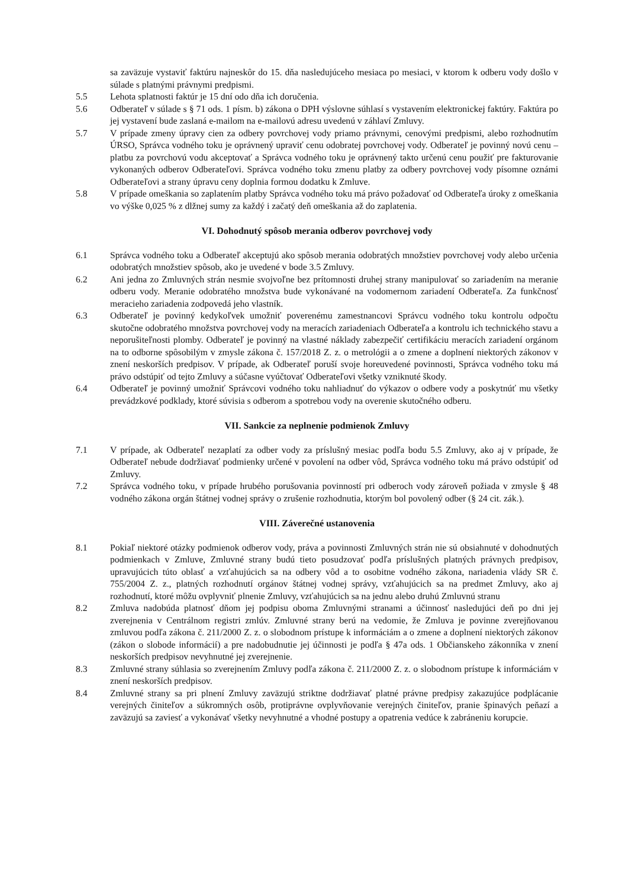sa zaväzuje vystaviť faktúru najneskôr do 15. dňa nasledujúceho mesiaca po mesiaci, v ktorom k odberu vody došlo v súlade s platnými právnymi predpismi.
5.5 Lehota splatnosti faktúr je 15 dní odo dňa ich doručenia.
5.6 Odberateľ v súlade s § 71 ods. 1 písm. b) zákona o DPH výslovne súhlasí s vystavením elektronickej faktúry. Faktúra po jej vystavení bude zaslaná e-mailom na e-mailovú adresu uvedenú v záhlaví Zmluvy.
5.7 V prípade zmeny úpravy cien za odbery povrchovej vody priamo právnymi, cenovými predpismi, alebo rozhodnutím ÚRSO, Správca vodného toku je oprávnený upraviť cenu odobratej povrchovej vody. Odberateľ je povinný novú cenu – platbu za povrchovú vodu akceptovať a Správca vodného toku je oprávnený takto určenú cenu použiť pre fakturovanie vykonaných odberov Odberateľovi. Správca vodného toku zmenu platby za odbery povrchovej vody písomne oznámi Odberateľovi a strany úpravu ceny doplnia formou dodatku k Zmluve.
5.8 V prípade omeškania so zaplatením platby Správca vodného toku má právo požadovať od Odberateľa úroky z omeškania vo výške 0,025 % z dlžnej sumy za každý i začatý deň omeškania až do zaplatenia.
VI. Dohodnutý spôsob merania odberov povrchovej vody
6.1 Správca vodného toku a Odberateľ akceptujú ako spôsob merania odobratých množstiev povrchovej vody alebo určenia odobratých množstiev spôsob, ako je uvedené v bode 3.5 Zmluvy.
6.2 Ani jedna zo Zmluvných strán nesmie svojvoľne bez prítomnosti druhej strany manipulovať so zariadením na meranie odberu vody. Meranie odobratého množstva bude vykonávané na vodomernom zariadení Odberateľa. Za funkčnosť meracieho zariadenia zodpovedá jeho vlastník.
6.3 Odberateľ je povinný kedykoľvek umožniť poverenému zamestnancovi Správcu vodného toku kontrolu odpočtu skutočne odobratého množstva povrchovej vody na meracích zariadeniach Odberateľa a kontrolu ich technického stavu a neporušiteľnosti plomby. Odberateľ je povinný na vlastné náklady zabezpečiť certifikáciu meracích zariadení orgánom na to odborne spôsobilým v zmysle zákona č. 157/2018 Z. z. o metrológii a o zmene a doplnení niektorých zákonov v znení neskorších predpisov. V prípade, ak Odberateľ poruší svoje horeuvedené povinnosti, Správca vodného toku má právo odstúpiť od tejto Zmluvy a súčasne vyúčtovať Odberateľovi všetky vzniknuté škody.
6.4 Odberateľ je povinný umožniť Správcovi vodného toku nahliadnuť do výkazov o odbere vody a poskytnúť mu všetky prevádzkové podklady, ktoré súvisia s odberom a spotrebou vody na overenie skutočného odberu.
VII. Sankcie za neplnenie podmienok Zmluvy
7.1 V prípade, ak Odberateľ nezaplatí za odber vody za príslušný mesiac podľa bodu 5.5 Zmluvy, ako aj v prípade, že Odberateľ nebude dodržiavať podmienky určené v povolení na odber vôd, Správca vodného toku má právo odstúpiť od Zmluvy.
7.2 Správca vodného toku, v prípade hrubého porušovania povinností pri odberoch vody zároveň požiada v zmysle § 48 vodného zákona orgán štátnej vodnej správy o zrušenie rozhodnutia, ktorým bol povolený odber (§ 24 cit. zák.).
VIII. Záverečné ustanovenia
8.1 Pokiaľ niektoré otázky podmienok odberov vody, práva a povinnosti Zmluvných strán nie sú obsiahnuté v dohodnutých podmienkach v Zmluve, Zmluvné strany budú tieto posudzovať podľa príslušných platných právnych predpisov, upravujúcich túto oblasť a vzťahujúcich sa na odbery vôd a to osobitne vodného zákona, nariadenia vlády SR č. 755/2004 Z. z., platných rozhodnutí orgánov štátnej vodnej správy, vzťahujúcich sa na predmet Zmluvy, ako aj rozhodnutí, ktoré môžu ovplyvniť plnenie Zmluvy, vzťahujúcich sa na jednu alebo druhú Zmluvnú stranu
8.2 Zmluva nadobúda platnosť dňom jej podpisu oboma Zmluvnými stranami a účinnosť nasledujúci deň po dni jej zverejnenia v Centrálnom registri zmlúv. Zmluvné strany berú na vedomie, že Zmluva je povinne zverejňovanou zmluvou podľa zákona č. 211/2000 Z. z. o slobodnom prístupe k informáciám a o zmene a doplnení niektorých zákonov (zákon o slobode informácií) a pre nadobudnutie jej účinnosti je podľa § 47a ods. 1 Občianskeho zákonníka v znení neskorších predpisov nevyhnutné jej zverejnenie.
8.3 Zmluvné strany súhlasia so zverejnením Zmluvy podľa zákona č. 211/2000 Z. z. o slobodnom prístupe k informáciám v znení neskorších predpisov.
8.4 Zmluvné strany sa pri plnení Zmluvy zaväzujú striktne dodržiavať platné právne predpisy zakazujúce podplácanie verejných činiteľov a súkromných osôb, protiprávne ovplyvňovanie verejných činiteľov, pranie špinavých peňazí a zaväzujú sa zaviesť a vykonávať všetky nevyhnutné a vhodné postupy a opatrenia vedúce k zabráneniu korupcie.